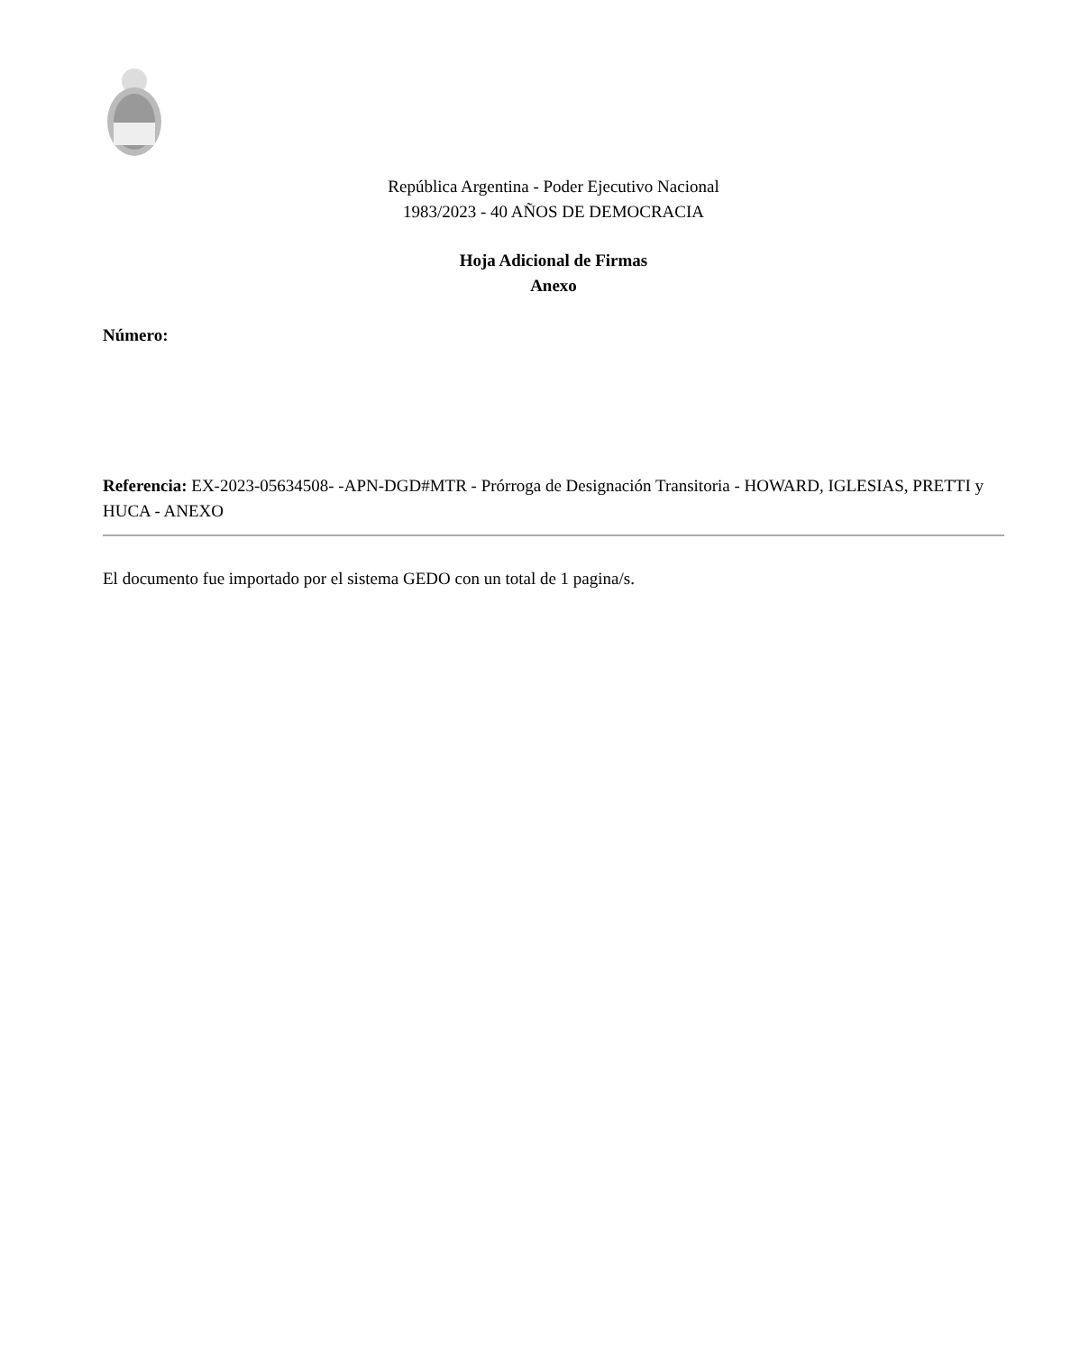República Argentina - Poder Ejecutivo Nacional
1983/2023 - 40 AÑOS DE DEMOCRACIA
Hoja Adicional de Firmas
Anexo
Número:
Referencia: EX-2023-05634508- -APN-DGD#MTR - Prórroga de Designación Transitoria - HOWARD, IGLESIAS, PRETTI y HUCA - ANEXO
El documento fue importado por el sistema GEDO con un total de 1 pagina/s.